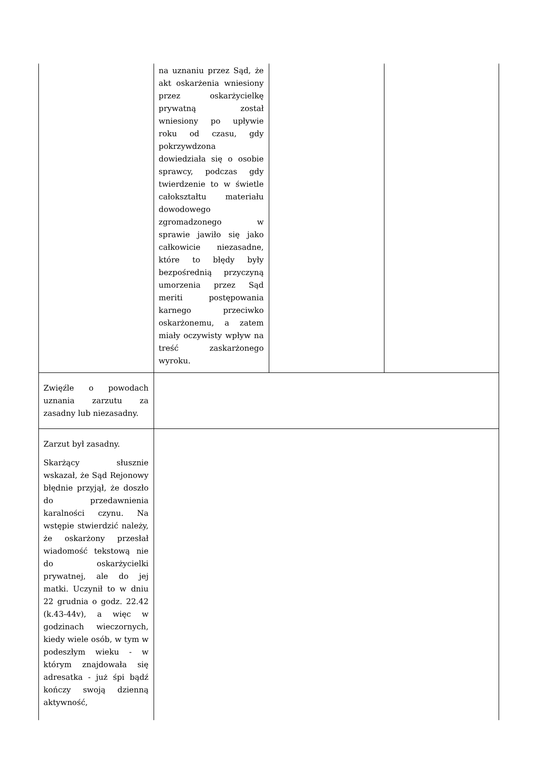| | na uznaniu przez Sąd, że akt oskarżenia wniesiony przez oskarżycielkę prywatną został wniesiony po upływie roku od czasu, gdy pokrzywdzona dowiedziała się o osobie sprawcy, podczas gdy twierdzenie to w świetle całokształtu materiału dowodowego zgromadzonego w sprawie jawiło się jako całkowicie niezasadne, które to błędy były bezpośrednią przyczyną umorzenia przez Sąd meriti postępowania karnego przeciwko oskarżonemu, a zatem miały oczywisty wpływ na treść zaskarżonego wyroku. | | |
| Zwięźle o powodach uznania zarzutu za zasadny lub niezasadny. | | | |
| Zarzut był zasadny. Skarżący słusznie wskazał, że Sąd Rejonowy błędnie przyjął, że doszło do przedawnienia karalności czynu. Na wstępie stwierdzić należy, że oskarżony przesłał wiadomość tekstową nie do oskarżycielki prywatnej, ale do jej matki. Uczynił to w dniu 22 grudnia o godz. 22.42 (k.43-44v), a więc w godzinach wieczornych, kiedy wiele osób, w tym w podeszłym wieku - w którym znajdowała się adresatka - już śpi bądź kończy swoją dzienną aktywność, | | | |